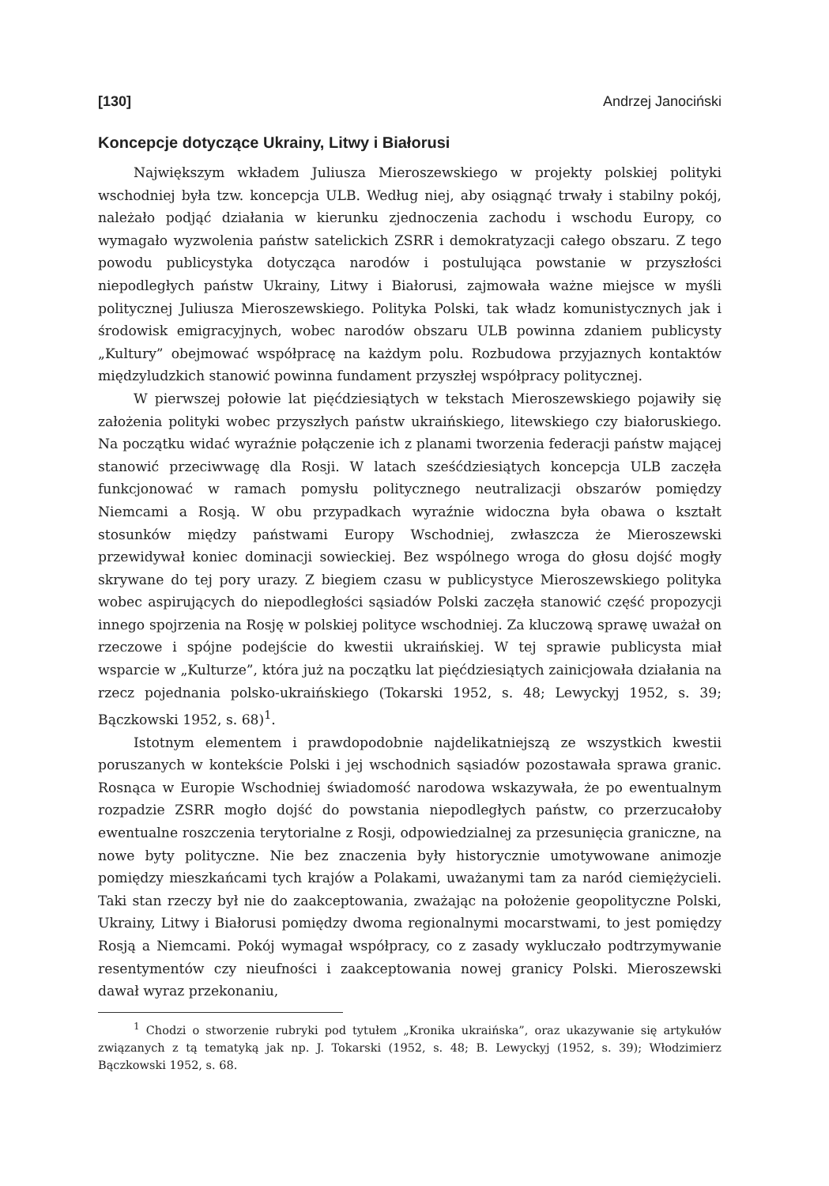[130] Andrzej Janociński
Koncepcje dotyczące Ukrainy, Litwy i Białorusi
Największym wkładem Juliusza Mieroszewskiego w projekty polskiej polityki wschodniej była tzw. koncepcja ULB. Według niej, aby osiągnąć trwały i stabilny pokój, należało podjąć działania w kierunku zjednoczenia zachodu i wschodu Europy, co wymagało wyzwolenia państw satelickich ZSRR i demokratyzacji całego obszaru. Z tego powodu publicystyka dotycząca narodów i postulująca powstanie w przyszłości niepodległych państw Ukrainy, Litwy i Białorusi, zajmowała ważne miejsce w myśli politycznej Juliusza Mieroszewskiego. Polityka Polski, tak władz komunistycznych jak i środowisk emigracyjnych, wobec narodów obszaru ULB powinna zdaniem publicysty „Kultury” obejmować współpracę na każdym polu. Rozbudowa przyjaznych kontaktów międzyludzkich stanowić powinna fundament przyszłej współpracy politycznej.
W pierwszej połowie lat pięćdziesiątych w tekstach Mieroszewskiego pojawiły się założenia polityki wobec przyszłych państw ukraińskiego, litewskiego czy białoruskiego. Na początku widać wyraźnie połączenie ich z planami tworzenia federacji państw mającej stanowić przeciwwagę dla Rosji. W latach sześćdziesiątych koncepcja ULB zaczęła funkcjonować w ramach pomysłu politycznego neutralizacji obszarów pomiędzy Niemcami a Rosją. W obu przypadkach wyraźnie widoczna była obawa o kształt stosunków między państwami Europy Wschodniej, zwłaszcza że Mieroszewski przewidywał koniec dominacji sowieckiej. Bez wspólnego wroga do głosu dojść mogły skrywane do tej pory urazy. Z biegiem czasu w publicystyce Mieroszewskiego polityka wobec aspirujących do niepodległości sąsiadów Polski zaczęła stanowić część propozycji innego spojrzenia na Rosję w polskiej polityce wschodniej. Za kluczową sprawę uważał on rzeczowe i spójne podejście do kwestii ukraińskiej. W tej sprawie publicysta miał wsparcie w „Kulturze”, która już na początku lat pięćdziesiątych zainicjowała działania na rzecz pojednania polsko-ukraińskiego (Tokarski 1952, s. 48; Lewyckyj 1952, s. 39; Bączkowski 1952, s. 68)<sup>1</sup>.
Istotnym elementem i prawdopodobnie najdelikatniejszą ze wszystkich kwestii poruszanych w kontekście Polski i jej wschodnich sąsiadów pozostawała sprawa granic. Rosnąca w Europie Wschodniej świadomość narodowa wskazywała, że po ewentualnym rozpadzie ZSRR mogło dojść do powstania niepodległych państw, co przerzucałoby ewentualne roszczenia terytorialne z Rosji, odpowiedzialnej za przesunięcia graniczne, na nowe byty polityczne. Nie bez znaczenia były historycznie umotywowane animozje pomiędzy mieszkańcami tych krajów a Polakami, uważanymi tam za naród ciemiężycieli. Taki stan rzeczy był nie do zaakceptowania, zważając na położenie geopolityczne Polski, Ukrainy, Litwy i Białorusi pomiędzy dwoma regionalnymi mocarstwami, to jest pomiędzy Rosją a Niemcami. Pokój wymagał współpracy, co z zasady wykluczało podtrzymywanie resentymentów czy nieufności i zaakceptowania nowej granicy Polski. Mieroszewski dawał wyraz przekonaniu,
<sup>1</sup> Chodzi o stworzenie rubryki pod tytułem „Kronika ukraińska”, oraz ukazywanie się artykułów związanych z tą tematyką jak np. J. Tokarski (1952, s. 48; B. Lewyckyj (1952, s. 39); Włodzimierz Bączkowski 1952, s. 68.